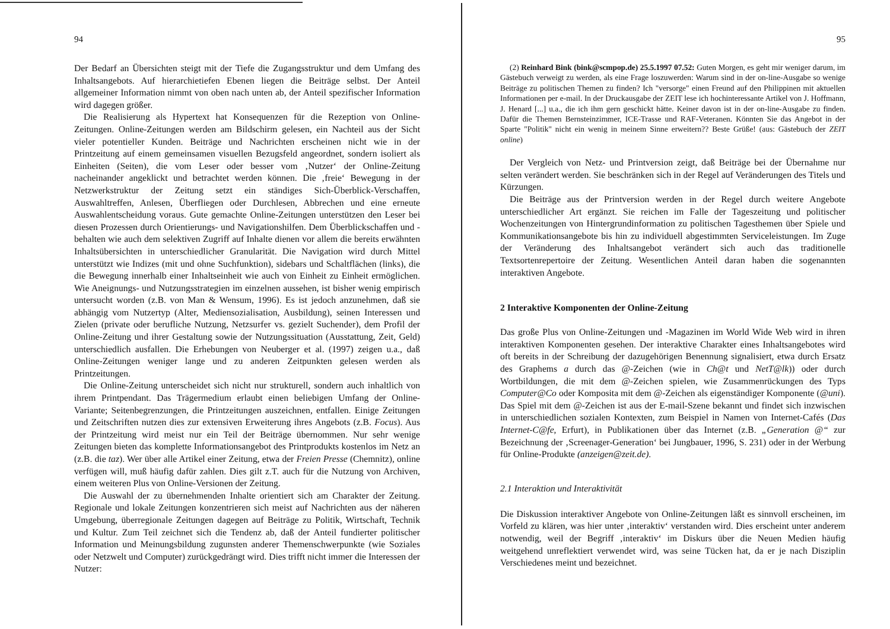94
Der Bedarf an Übersichten steigt mit der Tiefe die Zugangsstruktur und dem Umfang des Inhaltsangebots. Auf hierarchietiefen Ebenen liegen die Beiträge selbst. Der Anteil allgemeiner Information nimmt von oben nach unten ab, der Anteil spezifischer Information wird dagegen größer.
Die Realisierung als Hypertext hat Konsequenzen für die Rezeption von Online-Zeitungen. Online-Zeitungen werden am Bildschirm gelesen, ein Nachteil aus der Sicht vieler potentieller Kunden. Beiträge und Nachrichten erscheinen nicht wie in der Printzeitung auf einem gemeinsamen visuellen Bezugsfeld angeordnet, sondern isoliert als Einheiten (Seiten), die vom Leser oder besser vom ‚Nutzer‘ der Online-Zeitung nacheinander angeklickt und betrachtet werden können. Die ‚freie‘ Bewegung in der Netzwerkstruktur der Zeitung setzt ein ständiges Sich-Überblick-Verschaffen, Auswahltreffen, Anlesen, Überfliegen oder Durchlesen, Abbrechen und eine erneute Auswahlentscheidung voraus. Gute gemachte Online-Zeitungen unterstützen den Leser bei diesen Prozessen durch Orientierungs- und Navigationshilfen. Dem Überblickschaffen und -behalten wie auch dem selektiven Zugriff auf Inhalte dienen vor allem die bereits erwähnten Inhaltsübersichten in unterschiedlicher Granularität. Die Navigation wird durch Mittel unterstützt wie Indizes (mit und ohne Suchfunktion), sidebars und Schaltflächen (links), die die Bewegung innerhalb einer Inhaltseinheit wie auch von Einheit zu Einheit ermöglichen. Wie Aneignungs- und Nutzungsstrategien im einzelnen aussehen, ist bisher wenig empirisch untersucht worden (z.B. von Man & Wensum, 1996). Es ist jedoch anzunehmen, daß sie abhängig vom Nutzertyp (Alter, Mediensozialisation, Ausbildung), seinen Interessen und Zielen (private oder berufliche Nutzung, Netzsurfer vs. gezielt Suchender), dem Profil der Online-Zeitung und ihrer Gestaltung sowie der Nutzungssituation (Ausstattung, Zeit, Geld) unterschiedlich ausfallen. Die Erhebungen von Neuberger et al. (1997) zeigen u.a., daß Online-Zeitungen weniger lange und zu anderen Zeitpunkten gelesen werden als Printzeitungen.
Die Online-Zeitung unterscheidet sich nicht nur strukturell, sondern auch inhaltlich von ihrem Printpendant. Das Trägermedium erlaubt einen beliebigen Umfang der Online-Variante; Seitenbegrenzungen, die Printzeitungen auszeichnen, entfallen. Einige Zeitungen und Zeitschriften nutzen dies zur extensiven Erweiterung ihres Angebots (z.B. Focus). Aus der Printzeitung wird meist nur ein Teil der Beiträge übernommen. Nur sehr wenige Zeitungen bieten das komplette Informationsangebot des Printprodukts kostenlos im Netz an (z.B. die taz). Wer über alle Artikel einer Zeitung, etwa der Freien Presse (Chemnitz), online verfügen will, muß häufig dafür zahlen. Dies gilt z.T. auch für die Nutzung von Archiven, einem weiteren Plus von Online-Versionen der Zeitung.
Die Auswahl der zu übernehmenden Inhalte orientiert sich am Charakter der Zeitung. Regionale und lokale Zeitungen konzentrieren sich meist auf Nachrichten aus der näheren Umgebung, überregionale Zeitungen dagegen auf Beiträge zu Politik, Wirtschaft, Technik und Kultur. Zum Teil zeichnet sich die Tendenz ab, daß der Anteil fundierter politischer Information und Meinungsbildung zugunsten anderer Themenschwerpunkte (wie Soziales oder Netzwelt und Computer) zurückgedrängt wird. Dies trifft nicht immer die Interessen der Nutzer:
95
(2) Reinhard Bink (bink@scmpop.de) 25.5.1997 07.52: Guten Morgen, es geht mir weniger darum, im Gästebuch verweigt zu werden, als eine Frage loszuwerden: Warum sind in der on-line-Ausgabe so wenige Beiträge zu politischen Themen zu finden? Ich "versorge" einen Freund auf den Philippinen mit aktuellen Informationen per e-mail. In der Druckausgabe der ZEIT lese ich hochinteressante Artikel von J. Hoffmann, J. Henard [...] u.a., die ich ihm gern geschickt hätte. Keiner davon ist in der on-line-Ausgabe zu finden. Dafür die Themen Bernsteinzimmer, ICE-Trasse und RAF-Veteranen. Könnten Sie das Angebot in der Sparte "Politik" nicht ein wenig in meinem Sinne erweitern?? Beste Grüße! (aus: Gästebuch der ZEIT online)
Der Vergleich von Netz- und Printversion zeigt, daß Beiträge bei der Übernahme nur selten verändert werden. Sie beschränken sich in der Regel auf Veränderungen des Titels und Kürzungen.
Die Beiträge aus der Printversion werden in der Regel durch weitere Angebote unterschiedlicher Art ergänzt. Sie reichen im Falle der Tageszeitung und politischer Wochenzeitungen von Hintergrundinformation zu politischen Tagesthemen über Spiele und Kommunikationsangebote bis hin zu individuell abgestimmten Serviceleistungen. Im Zuge der Veränderung des Inhaltsangebot verändert sich auch das traditionelle Textsortenrepertoire der Zeitung. Wesentlichen Anteil daran haben die sogenannten interaktiven Angebote.
2 Interaktive Komponenten der Online-Zeitung
Das große Plus von Online-Zeitungen und -Magazinen im World Wide Web wird in ihren interaktiven Komponenten gesehen. Der interaktive Charakter eines Inhaltsangebotes wird oft bereits in der Schreibung der dazugehörigen Benennung signalisiert, etwa durch Ersatz des Graphems a durch das @-Zeichen (wie in Ch@t und NetT@lk)) oder durch Wortbildungen, die mit dem @-Zeichen spielen, wie Zusammenrückungen des Typs Computer@Co oder Komposita mit dem @-Zeichen als eigenständiger Komponente (@uni). Das Spiel mit dem @-Zeichen ist aus der E-mail-Szene bekannt und findet sich inzwischen in unterschiedlichen sozialen Kontexten, zum Beispiel in Namen von Internet-Cafés (Das Internet-C@fe, Erfurt), in Publikationen über das Internet (z.B. „Generation @“ zur Bezeichnung der ‚Screenager-Generation‘ bei Jungbauer, 1996, S. 231) oder in der Werbung für Online-Produkte (anzeigen@zeit.de).
2.1 Interaktion und Interaktivität
Die Diskussion interaktiver Angebote von Online-Zeitungen läßt es sinnvoll erscheinen, im Vorfeld zu klären, was hier unter ‚interaktiv‘ verstanden wird. Dies erscheint unter anderem notwendig, weil der Begriff ‚interaktiv‘ im Diskurs über die Neuen Medien häufig weitgehend unreflektiert verwendet wird, was seine Tücken hat, da er je nach Disziplin Verschiedenes meint und bezeichnet.